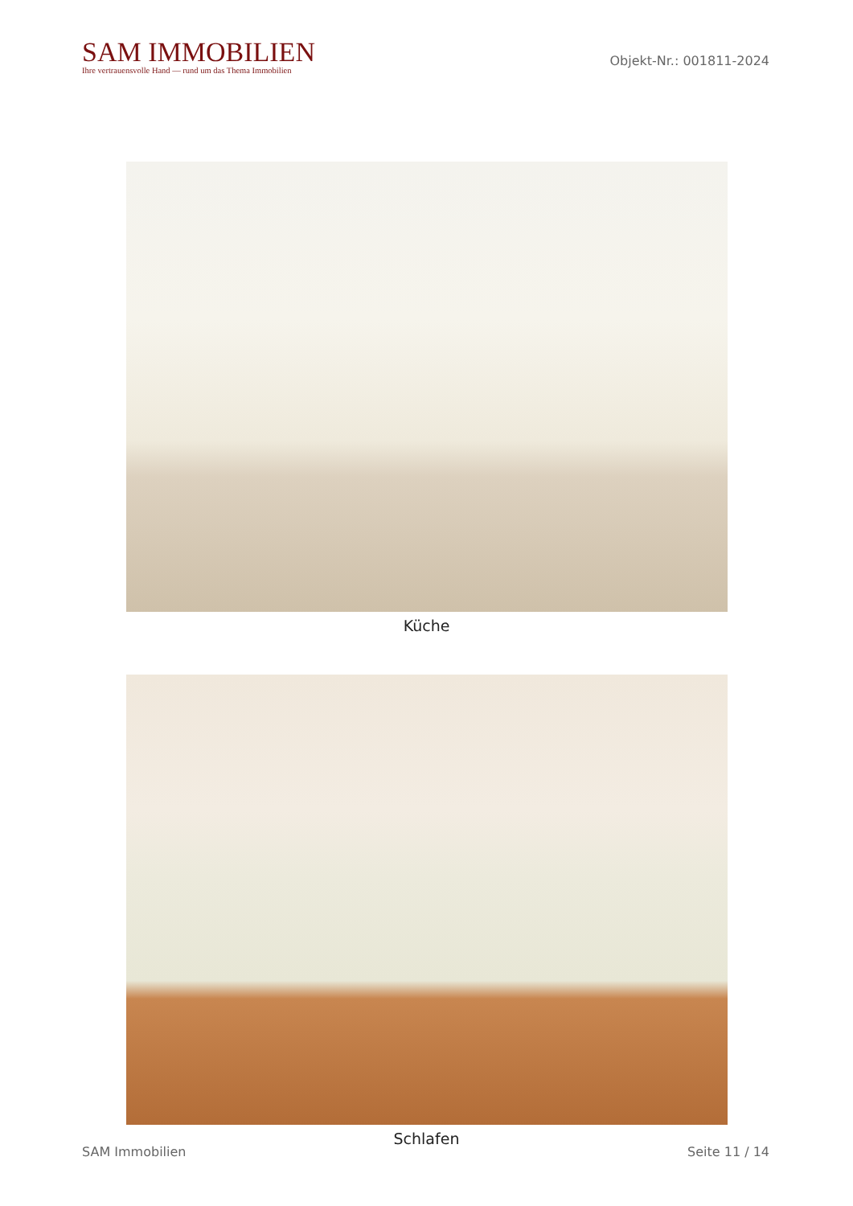SAM IMMOBILIEN
Ihre vertrauensvolle Hand — rund um das Thema Immobilien
Objekt-Nr.: 001811-2024
Küche
Schlafen
SAM Immobilien Seite 11 / 14